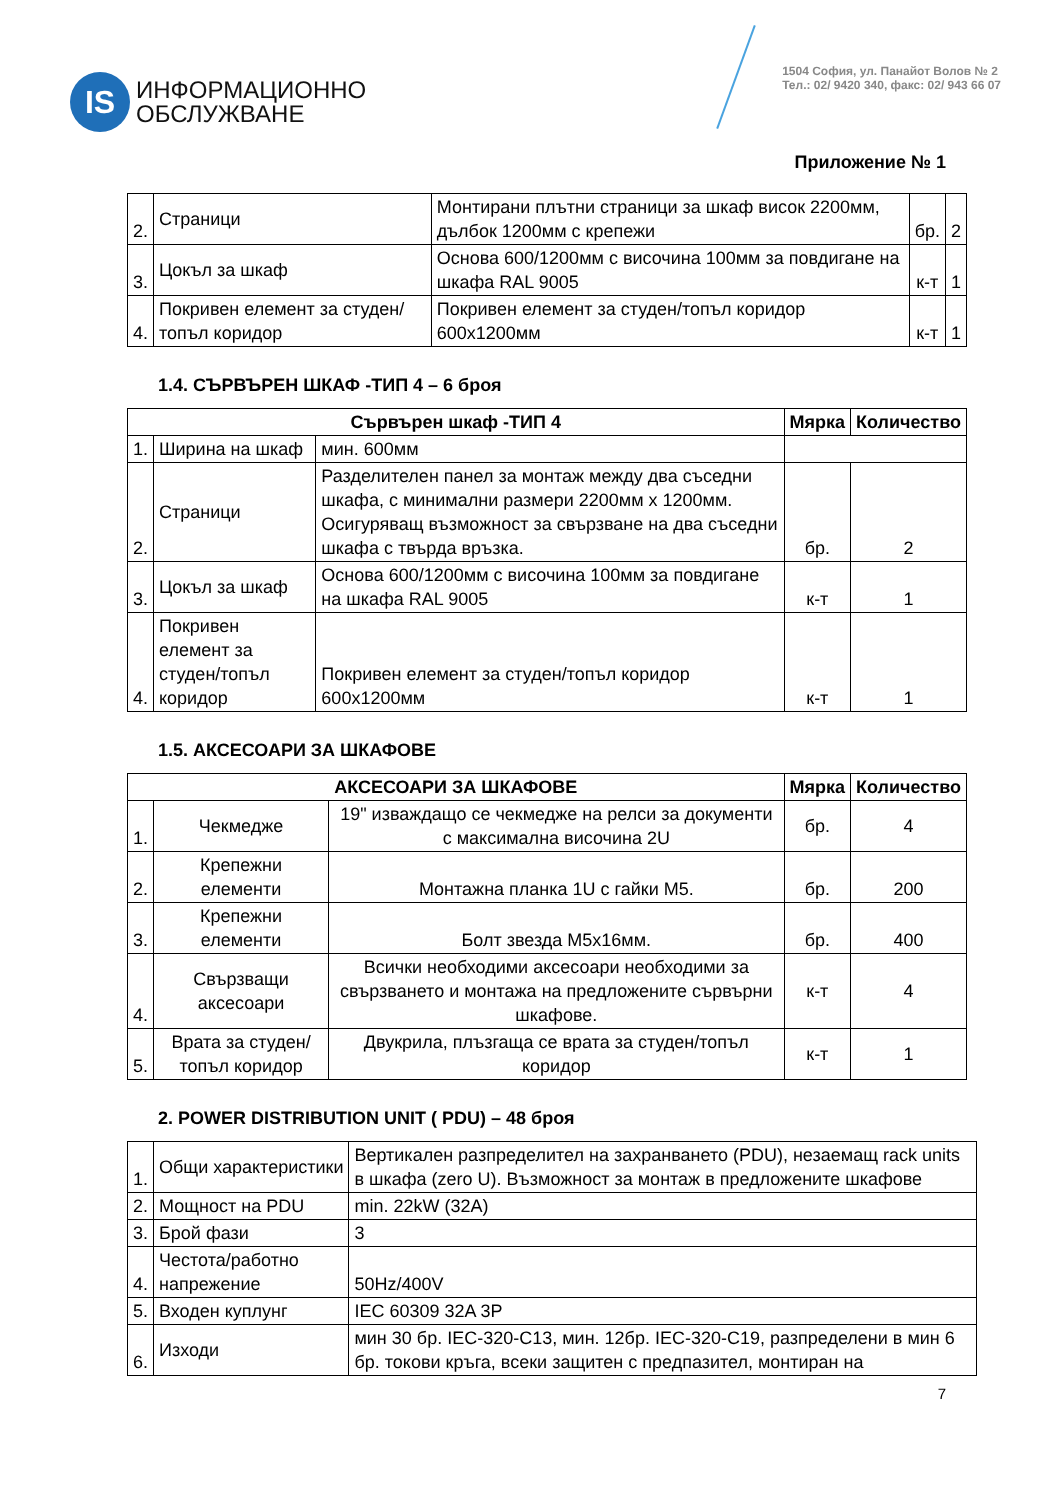IS
ИНФОРМАЦИОННО
ОБСЛУЖВАНЕ
1504 София, ул. Панайот Волов № 2
Тел.: 02/ 9420 340, факс: 02/ 943 66 07
Приложение № 1
| 2. | Страници | Монтирани плътни страници за шкаф висок 2200мм, дълбок 1200мм с крепежи | бр. | 2 |
| 3. | Цокъл за шкаф | Основа 600/1200мм с височина 100мм за повдигане на шкафа RAL 9005 | к-т | 1 |
| 4. | Покривен елемент за студен/топъл коридор | Покривен елемент за студен/топъл коридор 600x1200мм | к-т | 1 |
1.4. СЪРВЪРЕН ШКАФ -ТИП 4 – 6 броя
| Сървърен шкаф -ТИП 4 | | | Мярка | Количество |
| --- | --- | --- | --- | --- |
| 1. | Ширина на шкаф | мин. 600мм | | |
| 2. | Страници | Разделителен панел за монтаж между два съседни шкафа, с минимални размери 2200мм x 1200мм. Осигуряващ възможност за свързване на два съседни шкафа с твърда връзка. | бр. | 2 |
| 3. | Цокъл за шкаф | Основа 600/1200мм с височина 100мм за повдигане на шкафа RAL 9005 | к-т | 1 |
| 4. | Покривен елемент за студен/топъл коридор | Покривен елемент за студен/топъл коридор 600x1200мм | к-т | 1 |
1.5. АКСЕСОАРИ ЗА ШКАФОВЕ
| АКСЕСОАРИ ЗА ШКАФОВЕ | | | Мярка | Количество |
| --- | --- | --- | --- | --- |
| 1. | Чекмедже | 19" изваждащо се чекмедже на релси за документи с максимална височина 2U | бр. | 4 |
| 2. | Крепежни елементи | Монтажна планка 1U с гайки M5. | бр. | 200 |
| 3. | Крепежни елементи | Болт звезда M5x16мм. | бр. | 400 |
| 4. | Свързващи аксесоари | Всички необходими аксесоари необходими за свързването и монтажа на предложените сървърни шкафове. | к-т | 4 |
| 5. | Врата за студен/топъл коридор | Двукрила, плъзгаща се врата за студен/топъл коридор | к-т | 1 |
2. POWER DISTRIBUTION UNIT ( PDU) – 48 броя
| 1. | Общи характеристики | Вертикален разпределител на захранването (PDU), незаемащ rack units в шкафа (zero U). Възможност за монтаж в предложените шкафове |
| 2. | Мощност на PDU | min. 22kW (32A) |
| 3. | Брой фази | 3 |
| 4. | Честота/работно напрежение | 50Hz/400V |
| 5. | Входен куплунг | IEC 60309 32A 3P |
| 6. | Изходи | мин 30 бр. IEC-320-C13, мин. 12бр. IEC-320-C19, разпределени в мин 6 бр. токови кръга, всеки защитен с предпазител, монтиран на |
7